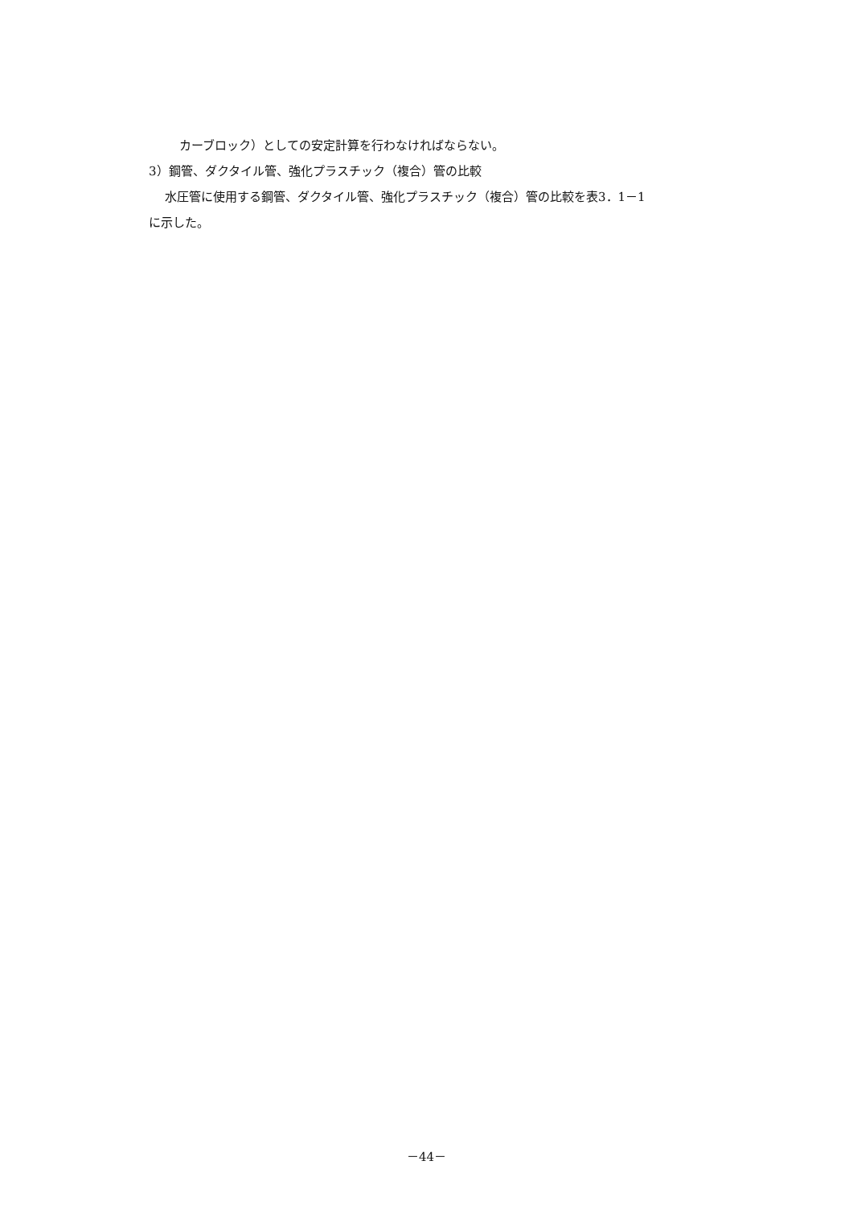カーブロック）としての安定計算を行わなければならない。
3）鋼管、ダクタイル管、強化プラスチック（複合）管の比較
水圧管に使用する鋼管、ダクタイル管、強化プラスチック（複合）管の比較を表3．1－1
に示した。
－44－